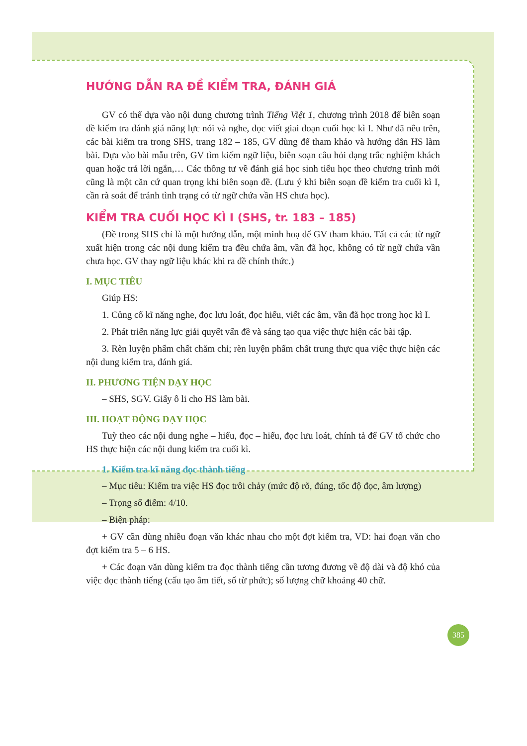HƯỚNG DẪN RA ĐỀ KIỂM TRA, ĐÁNH GIÁ
GV có thể dựa vào nội dung chương trình Tiếng Việt 1, chương trình 2018 để biên soạn đề kiểm tra đánh giá năng lực nói và nghe, đọc viết giai đoạn cuối học kì I. Như đã nêu trên, các bài kiểm tra trong SHS, trang 182 – 185, GV dùng để tham khảo và hướng dẫn HS làm bài. Dựa vào bài mẫu trên, GV tìm kiếm ngữ liệu, biên soạn câu hỏi dạng trắc nghiệm khách quan hoặc trả lời ngắn,… Các thông tư về đánh giá học sinh tiểu học theo chương trình mới cũng là một căn cứ quan trọng khi biên soạn đề. (Lưu ý khi biên soạn đề kiểm tra cuối kì I, cần rà soát để tránh tình trạng có từ ngữ chứa vần HS chưa học).
KIỂM TRA CUỐI HỌC KÌ I (SHS, tr. 183 – 185)
(Đề trong SHS chỉ là một hướng dẫn, một minh hoạ để GV tham khảo. Tất cả các từ ngữ xuất hiện trong các nội dung kiểm tra đều chứa âm, vần đã học, không có từ ngữ chứa vần chưa học. GV thay ngữ liệu khác khi ra đề chính thức.)
I. MỤC TIÊU
Giúp HS:
1. Củng cố kĩ năng nghe, đọc lưu loát, đọc hiểu, viết các âm, vần đã học trong học kì I.
2. Phát triển năng lực giải quyết vấn đề và sáng tạo qua việc thực hiện các bài tập.
3. Rèn luyện phẩm chất chăm chỉ; rèn luyện phẩm chất trung thực qua việc thực hiện các nội dung kiểm tra, đánh giá.
II. PHƯƠNG TIỆN DẠY HỌC
– SHS, SGV. Giấy ô li cho HS làm bài.
III. HOẠT ĐỘNG DẠY HỌC
Tuỳ theo các nội dung nghe – hiểu, đọc – hiểu, đọc lưu loát, chính tả để GV tổ chức cho HS thực hiện các nội dung kiểm tra cuối kì.
1. Kiểm tra kĩ năng đọc thành tiếng
– Mục tiêu: Kiểm tra việc HS đọc trôi chảy (mức độ rõ, đúng, tốc độ đọc, âm lượng)
– Trọng số điểm: 4/10.
– Biện pháp:
+ GV cần dùng nhiều đoạn văn khác nhau cho một đợt kiểm tra, VD: hai đoạn văn cho đợt kiểm tra 5 – 6 HS.
+ Các đoạn văn dùng kiểm tra đọc thành tiếng cần tương đương về độ dài và độ khó của việc đọc thành tiếng (cấu tạo âm tiết, số từ phức); số lượng chữ khoảng 40 chữ.
385